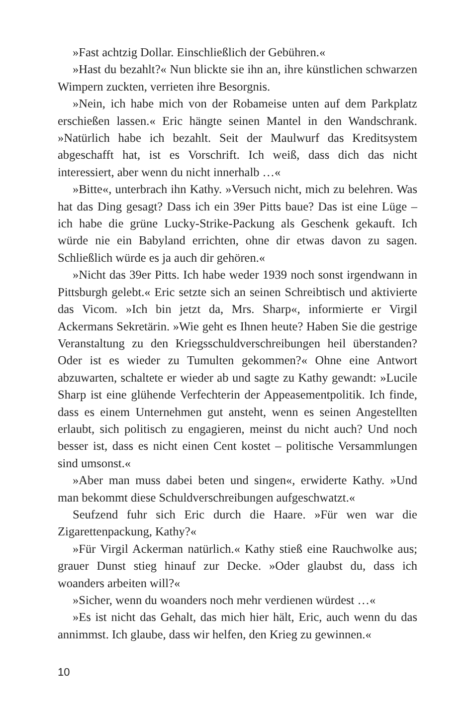»Fast achtzig Dollar. Einschließlich der Gebühren.«
»Hast du bezahlt?« Nun blickte sie ihn an, ihre künstlichen schwarzen Wimpern zuckten, verrieten ihre Besorgnis.
»Nein, ich habe mich von der Robameise unten auf dem Parkplatz erschießen lassen.« Eric hängte seinen Mantel in den Wandschrank. »Natürlich habe ich bezahlt. Seit der Maulwurf das Kreditsystem abgeschafft hat, ist es Vorschrift. Ich weiß, dass dich das nicht interessiert, aber wenn du nicht innerhalb …«
»Bitte«, unterbrach ihn Kathy. »Versuch nicht, mich zu belehren. Was hat das Ding gesagt? Dass ich ein 39er Pitts baue? Das ist eine Lüge – ich habe die grüne Lucky-Strike-Packung als Geschenk gekauft. Ich würde nie ein Babyland errichten, ohne dir etwas davon zu sagen. Schließlich würde es ja auch dir gehören.«
»Nicht das 39er Pitts. Ich habe weder 1939 noch sonst irgendwann in Pittsburgh gelebt.« Eric setzte sich an seinen Schreibtisch und aktivierte das Vicom. »Ich bin jetzt da, Mrs. Sharp«, informierte er Virgil Ackermans Sekretärin. »Wie geht es Ihnen heute? Haben Sie die gestrige Veranstaltung zu den Kriegsschuldverschreibungen heil überstanden? Oder ist es wieder zu Tumulten gekommen?« Ohne eine Antwort abzuwarten, schaltete er wieder ab und sagte zu Kathy gewandt: »Lucile Sharp ist eine glühende Verfechterin der Appeasementpolitik. Ich finde, dass es einem Unternehmen gut ansteht, wenn es seinen Angestellten erlaubt, sich politisch zu engagieren, meinst du nicht auch? Und noch besser ist, dass es nicht einen Cent kostet – politische Versammlungen sind umsonst.«
»Aber man muss dabei beten und singen«, erwiderte Kathy. »Und man bekommt diese Schuldverschreibungen aufgeschwatzt.«
Seufzend fuhr sich Eric durch die Haare. »Für wen war die Zigarettenpackung, Kathy?«
»Für Virgil Ackerman natürlich.« Kathy stieß eine Rauchwolke aus; grauer Dunst stieg hinauf zur Decke. »Oder glaubst du, dass ich woanders arbeiten will?«
»Sicher, wenn du woanders noch mehr verdienen würdest …«
»Es ist nicht das Gehalt, das mich hier hält, Eric, auch wenn du das annimmst. Ich glaube, dass wir helfen, den Krieg zu gewinnen.«
10